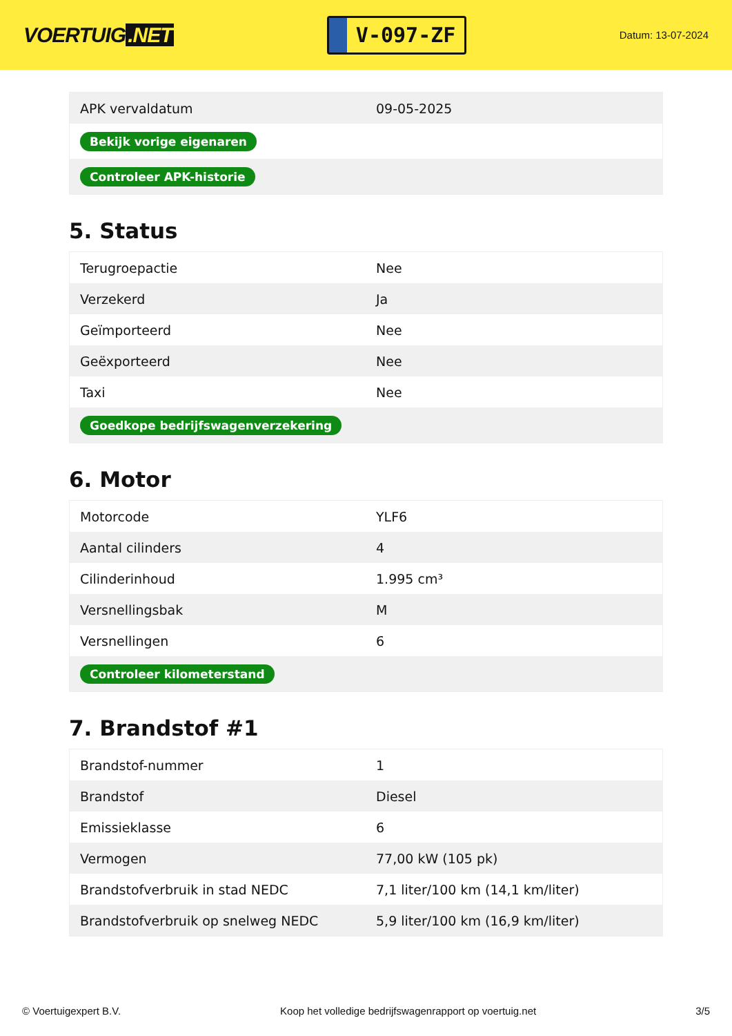VOERTUIG.NET
V-097-ZF
Datum: 13-07-2024
| APK vervaldatum | 09-05-2025 |
| Bekijk vorige eigenaren | |
| Controleer APK-historie | |
5. Status
| Terugroepactie | Nee |
| Verzekerd | Ja |
| Geïmporteerd | Nee |
| Geëxporteerd | Nee |
| Taxi | Nee |
| Goedkope bedrijfswagenverzekering | |
6. Motor
| Motorcode | YLF6 |
| Aantal cilinders | 4 |
| Cilinderinhoud | 1.995 cm³ |
| Versnellingsbak | M |
| Versnellingen | 6 |
| Controleer kilometerstand | |
7. Brandstof #1
| Brandstof-nummer | 1 |
| Brandstof | Diesel |
| Emissieklasse | 6 |
| Vermogen | 77,00 kW (105 pk) |
| Brandstofverbruik in stad NEDC | 7,1 liter/100 km (14,1 km/liter) |
| Brandstofverbruik op snelweg NEDC | 5,9 liter/100 km (16,9 km/liter) |
© Voertuigexpert B.V. Koop het volledige bedrijfswagenrapport op voertuig.net 3/5